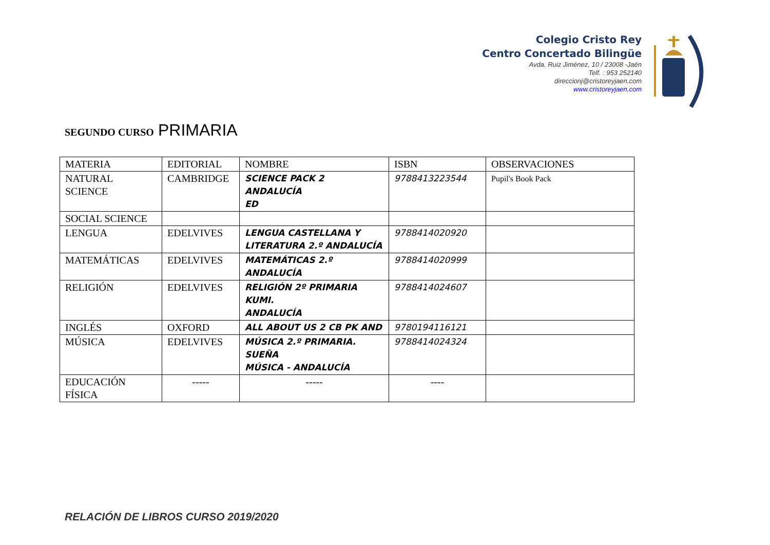Colegio Cristo Rey
Centro Concertado Bilingüe
Avda. Ruiz Jiménez, 10 / 23008 -Jaén
Telf. : 953 252140
direccionj@cristoreyjaen.com
www.cristoreyjaen.com
SEGUNDO CURSO PRIMARIA
| MATERIA | EDITORIAL | NOMBRE | ISBN | OBSERVACIONES |
| NATURAL SCIENCE | CAMBRIDGE | SCIENCE PACK 2 ANDALUCÍA ED | 9788413223544 | Pupil's Book Pack |
| SOCIAL SCIENCE | | | | |
| LENGUA | EDELVIVES | LENGUA CASTELLANA Y LITERATURA 2.º ANDALUCÍA | 9788414020920 | |
| MATEMÁTICAS | EDELVIVES | MATEMÁTICAS 2.º ANDALUCÍA | 9788414020999 | |
| RELIGIÓN | EDELVIVES | RELIGIÓN 2º PRIMARIA KUMI. ANDALUCÍA | 9788414024607 | |
| INGLÉS | OXFORD | ALL ABOUT US 2 CB PK AND | 9780194116121 | |
| MÚSICA | EDELVIVES | MÚSICA 2.º PRIMARIA. SUEÑA MÚSICA - ANDALUCÍA | 9788414024324 | |
| EDUCACIÓN FÍSICA | ----- | ----- | ---- | |
RELACIÓN DE LIBROS CURSO 2019/2020